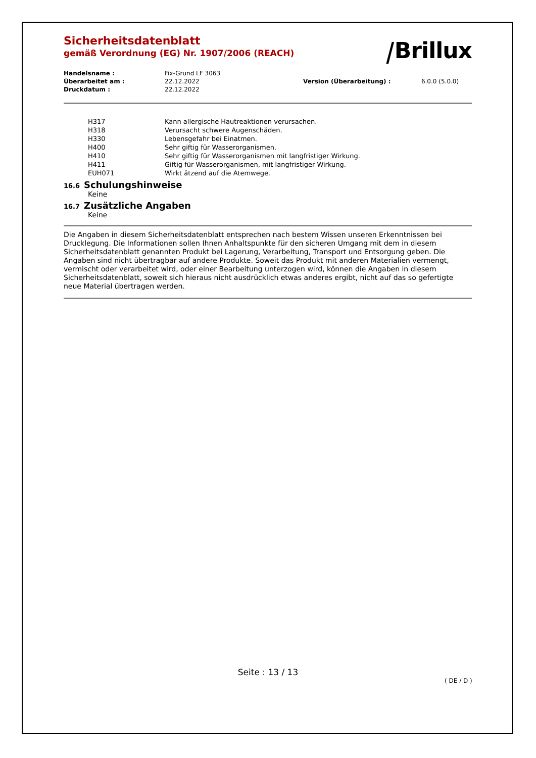⧸Brillux
Sicherheitsdatenblatt
gemäß Verordnung (EG) Nr. 1907/2006 (REACH)
| Handelsname : | Fix-Grund LF 3063 | | |
| Überarbeitet am : | 22.12.2022 | Version (Überarbeitung) : | 6.0.0 (5.0.0) |
| Druckdatum : | 22.12.2022 | | |
| H317 | Kann allergische Hautreaktionen verursachen. |
| H318 | Verursacht schwere Augenschäden. |
| H330 | Lebensgefahr bei Einatmen. |
| H400 | Sehr giftig für Wasserorganismen. |
| H410 | Sehr giftig für Wasserorganismen mit langfristiger Wirkung. |
| H411 | Giftig für Wasserorganismen, mit langfristiger Wirkung. |
| EUH071 | Wirkt ätzend auf die Atemwege. |
16.6 Schulungshinweise
Keine
16.7 Zusätzliche Angaben
Keine
Die Angaben in diesem Sicherheitsdatenblatt entsprechen nach bestem Wissen unseren Erkenntnissen bei Drucklegung. Die Informationen sollen Ihnen Anhaltspunkte für den sicheren Umgang mit dem in diesem Sicherheitsdatenblatt genannten Produkt bei Lagerung, Verarbeitung, Transport und Entsorgung geben. Die Angaben sind nicht übertragbar auf andere Produkte. Soweit das Produkt mit anderen Materialien vermengt, vermischt oder verarbeitet wird, oder einer Bearbeitung unterzogen wird, können die Angaben in diesem Sicherheitsdatenblatt, soweit sich hieraus nicht ausdrücklich etwas anderes ergibt, nicht auf das so gefertigte neue Material übertragen werden.
Seite : 13 / 13
( DE / D )